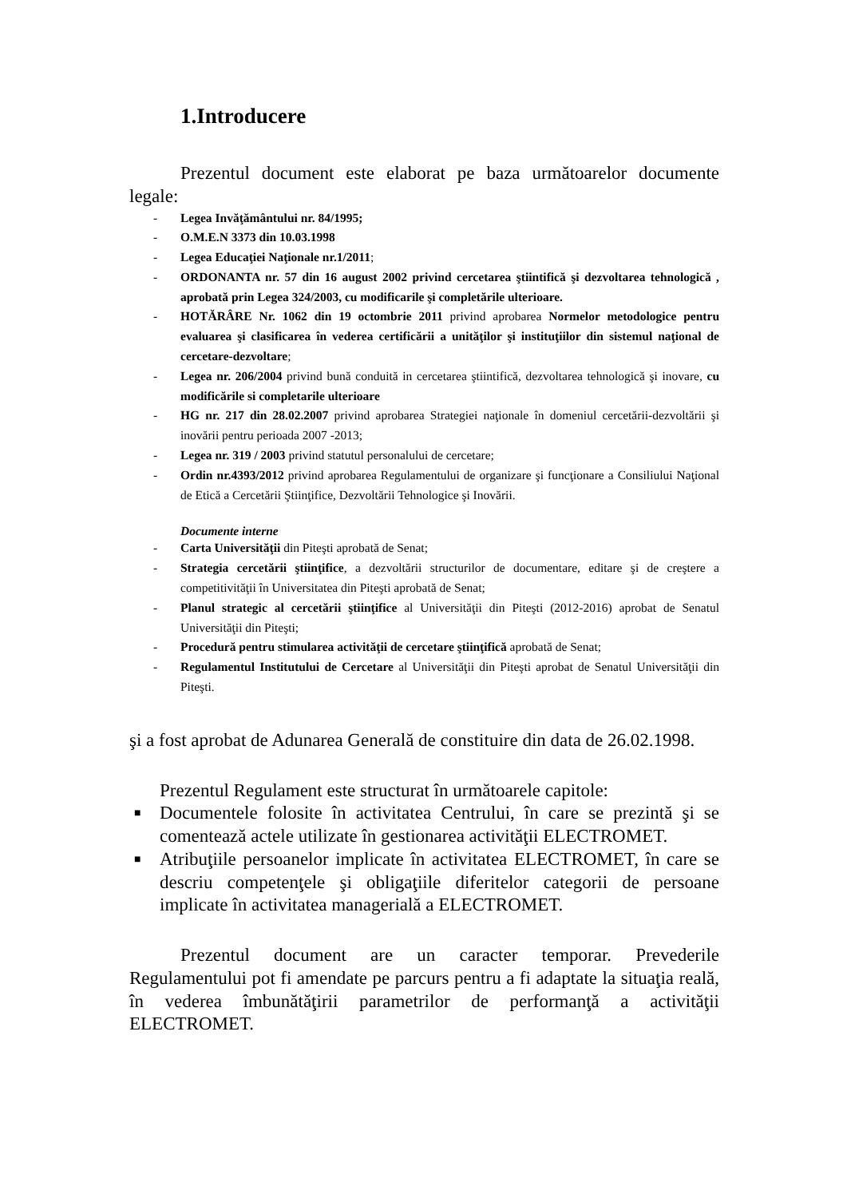1.Introducere
Prezentul document este elaborat pe baza următoarelor documente legale:
- Legea Invăţământului nr. 84/1995;
- O.M.E.N 3373 din 10.03.1998
- Legea Educaţiei Naţionale nr.1/2011;
- ORDONANTA nr. 57 din 16 august 2002 privind cercetarea ştiintifică şi dezvoltarea tehnologică , aprobată prin Legea 324/2003, cu modificarile şi completările ulterioare.
- HOTĂRÂRE Nr. 1062 din 19 octombrie 2011 privind aprobarea Normelor metodologice pentru evaluarea şi clasificarea în vederea certificării a unităţilor şi instituţiilor din sistemul naţional de cercetare-dezvoltare;
- Legea nr. 206/2004 privind bună conduită in cercetarea ştiintifică, dezvoltarea tehnologică şi inovare, cu modificările si completarile ulterioare
- HG nr. 217 din 28.02.2007 privind aprobarea Strategiei naţionale în domeniul cercetării-dezvoltării şi inovării pentru perioada 2007 -2013;
- Legea nr. 319 / 2003 privind statutul personalului de cercetare;
- Ordin nr.4393/2012 privind aprobarea Regulamentului de organizare şi funcţionare a Consiliului Naţional de Etică a Cercetării Ştiinţifice, Dezvoltării Tehnologice şi Inovării.
Documente interne
- Carta Universităţii din Piteşti aprobată de Senat;
- Strategia cercetării ştiinţifice, a dezvoltării structurilor de documentare, editare şi de creştere a competitivităţii în Universitatea din Piteşti aprobată de Senat;
- Planul strategic al cercetării ştiinţifice al Universităţii din Piteşti (2012-2016) aprobat de Senatul Universităţii din Piteşti;
- Procedură pentru stimularea activităţii de cercetare ştiinţifică aprobată de Senat;
- Regulamentul Institutului de Cercetare al Universităţii din Piteşti aprobat de Senatul Universităţii din Piteşti.
şi a fost aprobat de Adunarea Generală de constituire din data de 26.02.1998.
Prezentul Regulament este structurat în următoarele capitole:
■ Documentele folosite în activitatea Centrului, în care se prezintă şi se comentează actele utilizate în gestionarea activităţii ELECTROMET.
■ Atribuţiile persoanelor implicate în activitatea ELECTROMET, în care se descriu competenţele şi obligaţiile diferitelor categorii de persoane implicate în activitatea managerială a ELECTROMET.
Prezentul document are un caracter temporar. Prevederile Regulamentului pot fi amendate pe parcurs pentru a fi adaptate la situaţia reală, în vederea îmbunătăţirii parametrilor de performanţă a activităţii ELECTROMET.